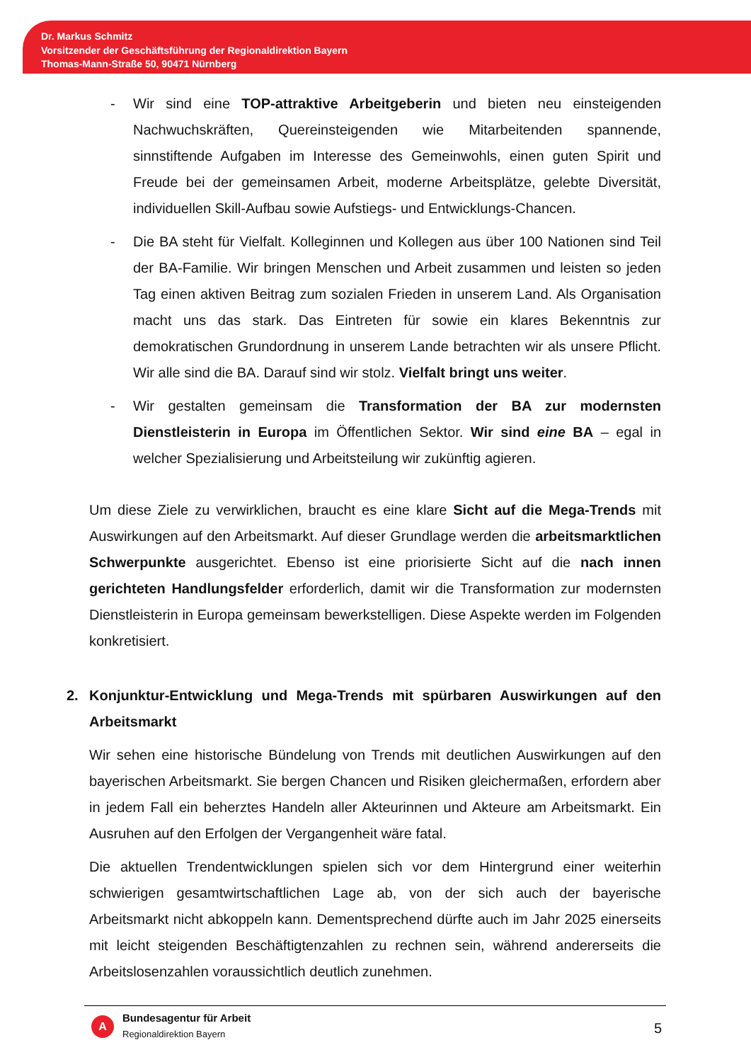Dr. Markus Schmitz
Vorsitzender der Geschäftsführung der Regionaldirektion Bayern
Thomas-Mann-Straße 50, 90471 Nürnberg
- Wir sind eine TOP-attraktive Arbeitgeberin und bieten neu einsteigenden Nachwuchskräften, Quereinsteigenden wie Mitarbeitenden spannende, sinnstiftende Aufgaben im Interesse des Gemeinwohls, einen guten Spirit und Freude bei der gemeinsamen Arbeit, moderne Arbeitsplätze, gelebte Diversität, individuellen Skill-Aufbau sowie Aufstiegs- und Entwicklungs-Chancen.
- Die BA steht für Vielfalt. Kolleginnen und Kollegen aus über 100 Nationen sind Teil der BA-Familie. Wir bringen Menschen und Arbeit zusammen und leisten so jeden Tag einen aktiven Beitrag zum sozialen Frieden in unserem Land. Als Organisation macht uns das stark. Das Eintreten für sowie ein klares Bekenntnis zur demokratischen Grundordnung in unserem Lande betrachten wir als unsere Pflicht. Wir alle sind die BA. Darauf sind wir stolz. Vielfalt bringt uns weiter.
- Wir gestalten gemeinsam die Transformation der BA zur modernsten Dienstleisterin in Europa im Öffentlichen Sektor. Wir sind eine BA – egal in welcher Spezialisierung und Arbeitsteilung wir zukünftig agieren.
Um diese Ziele zu verwirklichen, braucht es eine klare Sicht auf die Mega-Trends mit Auswirkungen auf den Arbeitsmarkt. Auf dieser Grundlage werden die arbeitsmarktlichen Schwerpunkte ausgerichtet. Ebenso ist eine priorisierte Sicht auf die nach innen gerichteten Handlungsfelder erforderlich, damit wir die Transformation zur modernsten Dienstleisterin in Europa gemeinsam bewerkstelligen. Diese Aspekte werden im Folgenden konkretisiert.
2. Konjunktur-Entwicklung und Mega-Trends mit spürbaren Auswirkungen auf den Arbeitsmarkt
Wir sehen eine historische Bündelung von Trends mit deutlichen Auswirkungen auf den bayerischen Arbeitsmarkt. Sie bergen Chancen und Risiken gleichermaßen, erfordern aber in jedem Fall ein beherztes Handeln aller Akteurinnen und Akteure am Arbeitsmarkt. Ein Ausruhen auf den Erfolgen der Vergangenheit wäre fatal.
Die aktuellen Trendentwicklungen spielen sich vor dem Hintergrund einer weiterhin schwierigen gesamtwirtschaftlichen Lage ab, von der sich auch der bayerische Arbeitsmarkt nicht abkoppeln kann. Dementsprechend dürfte auch im Jahr 2025 einerseits mit leicht steigenden Beschäftigtenzahlen zu rechnen sein, während andererseits die Arbeitslosenzahlen voraussichtlich deutlich zunehmen.
A
Bundesagentur für Arbeit
Regionaldirektion Bayern
5